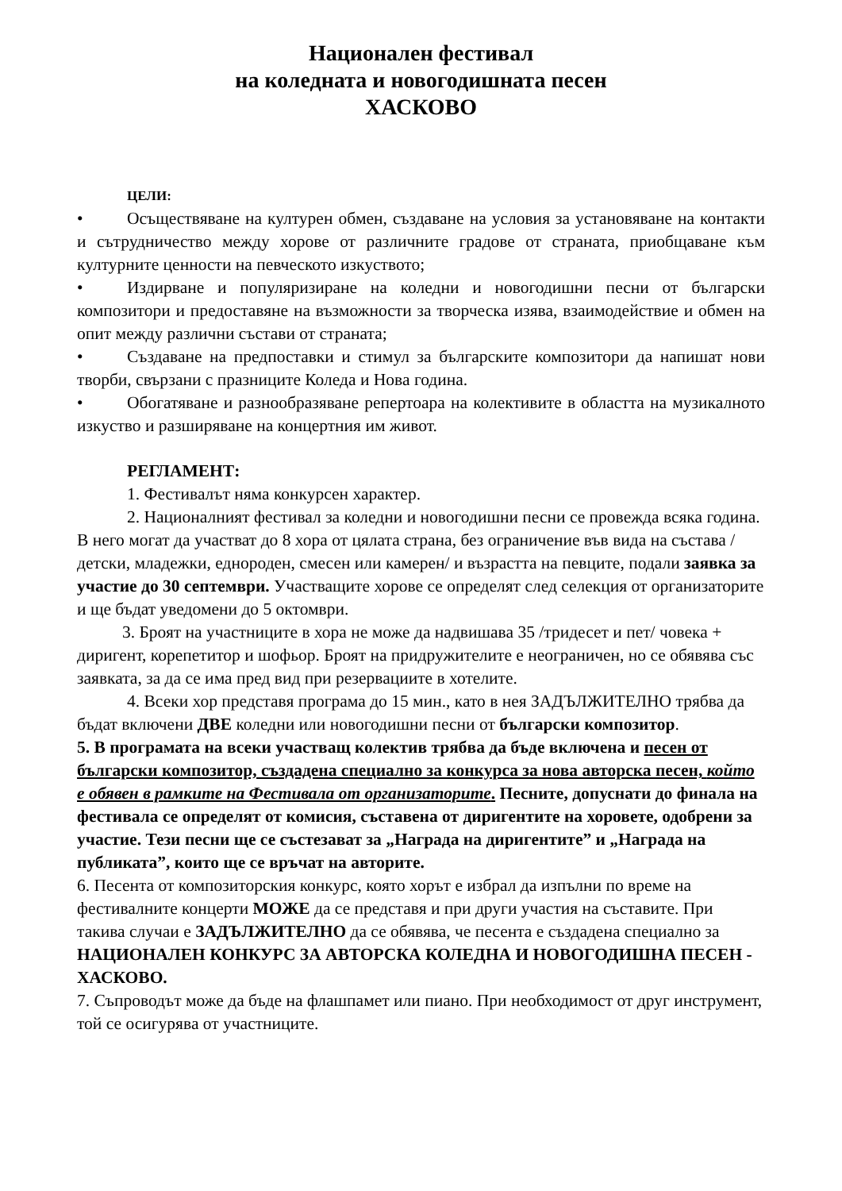Национален фестивал
на коледната и новогодишната песен
ХАСКОВО
ЦЕЛИ:
• Осъществяване на културен обмен, създаване на условия за установяване на контакти и сътрудничество между хорове от различните градове от страната, приобщаване към културните ценности на певческото изкуството;
• Издирване и популяризиране на коледни и новогодишни песни от български композитори и предоставяне на възможности за творческа изява, взаимодействие и обмен на опит между различни състави от страната;
• Създаване на предпоставки и стимул за българските композитори да напишат нови творби, свързани с празниците Коледа и Нова година.
• Обогатяване и разнообразяване репертоара на колективите в областта на музикалното изкуство и разширяване на концертния им живот.
РЕГЛАМЕНТ:
1. Фестивалът няма конкурсен характер.
2. Националният фестивал за коледни и новогодишни песни се провежда всяка година. В него могат да участват до 8 хора от цялата страна, без ограничение във вида на състава /детски, младежки, еднороден, смесен или камерен/ и възрастта на певците, подали заявка за участие до 30 септември. Участващите хорове се определят след селекция от организаторите и ще бъдат уведомени до 5 октомври.
3. Броят на участниците в хора не може да надвишава 35 /тридесет и пет/ човека + диригент, корепетитор и шофьор. Броят на придружителите е неограничен, но се обявява със заявката, за да се има пред вид при резервациите в хотелите.
4. Всеки хор представя програма до 15 мин., като в нея ЗАДЪЛЖИТЕЛНО трябва да бъдат включени ДВЕ коледни или новогодишни песни от български композитор.
5. В програмата на всеки участващ колектив трябва да бъде включена и песен от български композитор, създадена специално за конкурса за нова авторска песен, който е обявен в рамките на Фестивала от организаторите. Песните, допуснати до финала на фестивала се определят от комисия, съставена от диригентите на хоровете, одобрени за участие. Тези песни ще се състезават за „Награда на диригентите” и „Награда на публиката”, които ще се връчат на авторите.
6. Песента от композиторския конкурс, която хорът е избрал да изпълни по време на фестивалните концерти МОЖЕ да се представя и при други участия на съставите. При такива случаи е ЗАДЪЛЖИТЕЛНО да се обявява, че песента е създадена специално за НАЦИОНАЛЕН КОНКУРС ЗА АВТОРСКА КОЛЕДНА И НОВОГОДИШНА ПЕСЕН - ХАСКОВО.
7. Съпроводът може да бъде на флашпамет или пиано. При необходимост от друг инструмент, той се осигурява от участниците.